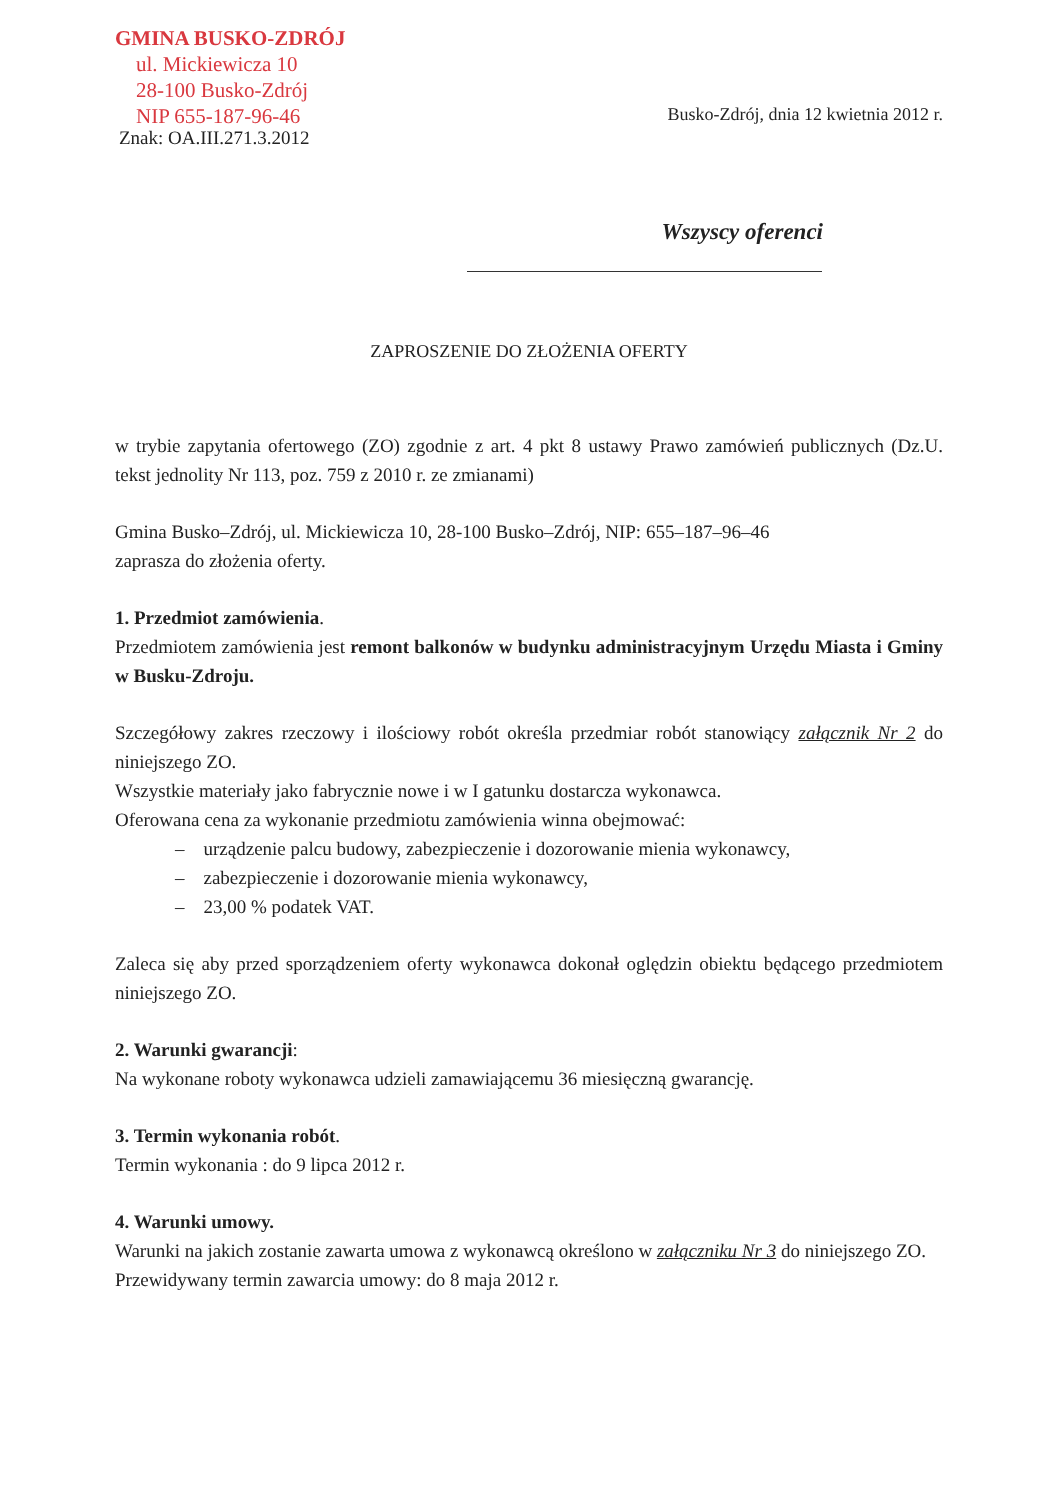GMINA BUSKO-ZDRÓJ
ul. Mickiewicza 10
28-100 Busko-Zdrój
NIP 655-187-96-46
Znak: OA.III.271.3.2012
Busko-Zdrój, dnia 12 kwietnia 2012 r.
Wszyscy oferenci
ZAPROSZENIE DO ZŁOŻENIA OFERTY
w trybie zapytania ofertowego (ZO) zgodnie z art. 4 pkt 8 ustawy Prawo zamówień publicznych (Dz.U. tekst jednolity Nr 113, poz. 759 z 2010 r. ze zmianami)
Gmina Busko–Zdrój, ul. Mickiewicza 10, 28-100 Busko–Zdrój, NIP: 655–187–96–46
zaprasza do złożenia oferty.
1. Przedmiot zamówienia.
Przedmiotem zamówienia jest remont balkonów w budynku administracyjnym Urzędu Miasta i Gminy w Busku-Zdroju.
Szczegółowy zakres rzeczowy i ilościowy robót określa przedmiar robót stanowiący załącznik Nr 2 do niniejszego ZO.
Wszystkie materiały jako fabrycznie nowe i w I gatunku dostarcza wykonawca.
Oferowana cena za wykonanie przedmiotu zamówienia winna obejmować:
– urządzenie palcu budowy, zabezpieczenie i dozorowanie mienia wykonawcy,
– zabezpieczenie i dozorowanie mienia wykonawcy,
– 23,00 % podatek VAT.
Zaleca się aby przed sporządzeniem oferty wykonawca dokonał oględzin obiektu będącego przedmiotem niniejszego ZO.
2. Warunki gwarancji:
Na wykonane roboty wykonawca udzieli zamawiającemu 36 miesięczną gwarancję.
3. Termin wykonania robót.
Termin wykonania : do 9 lipca 2012 r.
4. Warunki umowy.
Warunki na jakich zostanie zawarta umowa z wykonawcą określono w załączniku Nr 3 do niniejszego ZO.
Przewidywany termin zawarcia umowy: do 8 maja 2012 r.